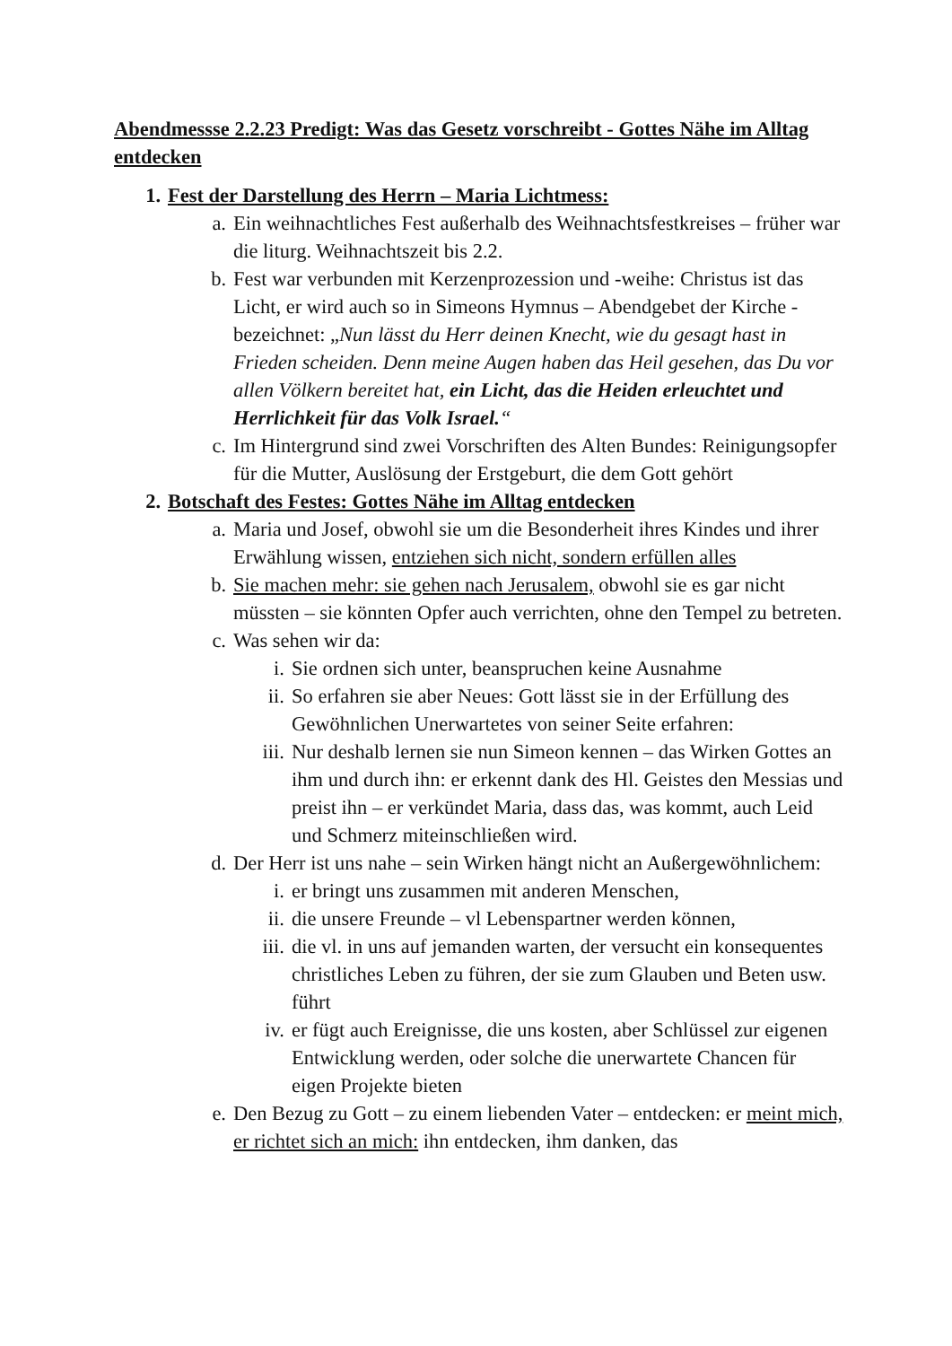Abendmessse 2.2.23 Predigt: Was das Gesetz vorschreibt - Gottes Nähe im Alltag entdecken
1. Fest der Darstellung des Herrn – Maria Lichtmess:
a. Ein weihnachtliches Fest außerhalb des Weihnachtsfestkreises – früher war die liturg. Weihnachtszeit bis 2.2.
b. Fest war verbunden mit Kerzenprozession und -weihe: Christus ist das Licht, er wird auch so in Simeons Hymnus – Abendgebet der Kirche - bezeichnet: „Nun lässt du Herr deinen Knecht, wie du gesagt hast in Frieden scheiden. Denn meine Augen haben das Heil gesehen, das Du vor allen Völkern bereitet hat, ein Licht, das die Heiden erleuchtet und Herrlichkeit für das Volk Israel.“
c. Im Hintergrund sind zwei Vorschriften des Alten Bundes: Reinigungsopfer für die Mutter, Auslösung der Erstgeburt, die dem Gott gehört
2. Botschaft des Festes: Gottes Nähe im Alltag entdecken
a. Maria und Josef, obwohl sie um die Besonderheit ihres Kindes und ihrer Erwählung wissen, entziehen sich nicht, sondern erfüllen alles
b. Sie machen mehr: sie gehen nach Jerusalem, obwohl sie es gar nicht müssten – sie könnten Opfer auch verrichten, ohne den Tempel zu betreten.
c. Was sehen wir da:
i. Sie ordnen sich unter, beanspruchen keine Ausnahme
ii. So erfahren sie aber Neues: Gott lässt sie in der Erfüllung des Gewöhnlichen Unerwartetes von seiner Seite erfahren:
iii. Nur deshalb lernen sie nun Simeon kennen – das Wirken Gottes an ihm und durch ihn: er erkennt dank des Hl. Geistes den Messias und preist ihn – er verkündet Maria, dass das, was kommt, auch Leid und Schmerz miteinschließen wird.
d. Der Herr ist uns nahe – sein Wirken hängt nicht an Außergewöhnlichem:
i. er bringt uns zusammen mit anderen Menschen,
ii. die unsere Freunde – vl Lebenspartner werden können,
iii. die vl. in uns auf jemanden warten, der versucht ein konsequentes christliches Leben zu führen, der sie zum Glauben und Beten usw. führt
iv. er fügt auch Ereignisse, die uns kosten, aber Schlüssel zur eigenen Entwicklung werden, oder solche die unerwartete Chancen für eigen Projekte bieten
e. Den Bezug zu Gott – zu einem liebenden Vater – entdecken: er meint mich, er richtet sich an mich: ihn entdecken, ihm danken, das